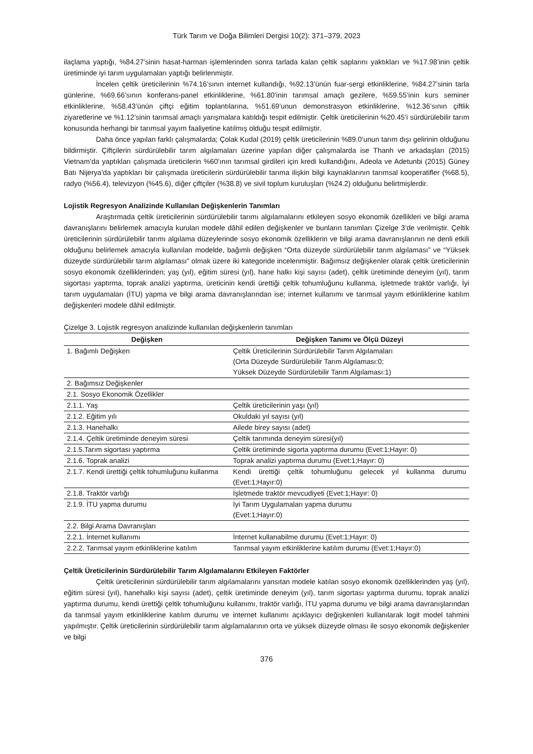Türk Tarım ve Doğa Bilimleri Dergisi 10(2): 371–379, 2023
ilaçlama yaptığı, %84.27’sinin hasat-harman işlemlerinden sonra tarlada kalan çeltik saplarını yaktıkları ve %17.98’inin çeltik üretiminde iyi tarım uygulamaları yaptığı belirlenmiştir.
İncelen çeltik üreticilerinin %74.16’sının internet kullandığı, %92.13’ünün fuar-sergi etkinliklerine, %84.27’sinin tarla günlerine, %69.66’sının konferans-panel etkinliklerine, %61.80’inin tarımsal amaçlı gezilere, %59.55’inin kurs seminer etkinliklerine, %58.43’ünün çiftçi eğitim toplantılarına, %51.69’unun demonstrasyon etkinliklerine, %12.36’sının çiftlik ziyaretlerine ve %1.12’sinin tarımsal amaçlı yarışmalara katıldığı tespit edilmiştir. Çeltik üreticilerinin %20.45’i sürdürülebilir tarım konusunda herhangi bir tarımsal yayım faaliyetine katılmış olduğu tespit edilmiştir.
Daha önce yapılan farklı çalışmalarda; Çolak Kudal (2019) çeltik üreticilerinin %89.0’unun tarım dışı gelirinin olduğunu bildirmiştir. Çiftçilerin sürdürülebilir tarım algılamaları üzerine yapılan diğer çalışmalarda ise Thanh ve arkadaşları (2015) Vietnam’da yaptıkları çalışmada üreticilerin %60’ının tarımsal girdileri için kredi kullandığını, Adeola ve Adetunbi (2015) Güney Batı Nijerya’da yaptıkları bir çalışmada üreticilerin sürdürülebilir tarıma ilişkin bilgi kaynaklarının tarımsal kooperatifler (%68.5), radyo (%56.4), televizyon (%45.6), diğer çiftçiler (%38.8) ve sivil toplum kuruluşları (%24.2) olduğunu belirtmişlerdir.
Lojistik Regresyon Analizinde Kullanılan Değişkenlerin Tanımları
Araştırmada çeltik üreticilerinin sürdürülebilir tarımı algılamalarını etkileyen sosyo ekonomik özellikleri ve bilgi arama davranışlarını belirlemek amacıyla kurulan modele dâhil edilen değişkenler ve bunların tanımları Çizelge 3’de verilmiştir. Çeltik üreticilerinin sürdürülebilir tarımı algılama düzeylerinde sosyo ekonomik özelliklerin ve bilgi arama davranışlarının ne denli etkili olduğunu belirlemek amacıyla kullanılan modelde, bağımlı değişken “Orta düzeyde sürdürülebilir tarım algılaması” ve “Yüksek düzeyde sürdürülebilir tarım algılaması” olmak üzere iki kategoride incelenmiştir. Bağımsız değişkenler olarak çeltik üreticilerinin sosyo ekonomik özelliklerinden; yaş (yıl), eğitim süresi (yıl), hane halkı kişi sayısı (adet), çeltik üretiminde deneyim (yıl), tarım sigortası yaptırma, toprak analizi yaptırma, üreticinin kendi ürettiği çeltik tohumluğunu kullanma, işletmede traktör varlığı, İyi tarım uygulamaları (İTU) yapma ve bilgi arama davranışlarından ise; internet kullanımı ve tarımsal yayım etkinliklerine katılım değişkenleri modele dâhil edilmiştir.
Çizelge 3. Lojistik regresyon analizinde kullanılan değişkenlerin tanımları
| Değişken | Değişken Tanımı ve Ölçü Düzeyi |
| --- | --- |
| 1. Bağımlı Değişken | Çeltik Üreticilerinin Sürdürülebilir Tarım Algılamaları (Orta Düzeyde Sürdürülebilir Tarım Algılaması:0; Yüksek Düzeyde Sürdürülebilir Tarım Algılaması:1) |
| 2. Bağımsız Değişkenler | |
| 2.1. Sosyo Ekonomik Özellikler | |
| 2.1.1. Yaş | Çeltik üreticilerinin yaşı (yıl) |
| 2.1.2. Eğitim yılı | Okuldaki yıl sayısı (yıl) |
| 2.1.3. Hanehalkı | Ailede birey sayısı (adet) |
| 2.1.4. Çeltik üretiminde deneyim süresi | Çeltik tarımında deneyim süresi(yıl) |
| 2.1.5.Tarım sigortası yaptırma | Çeltik üretiminde sigorta yaptırma durumu (Evet:1;Hayır: 0) |
| 2.1.6. Toprak analizi | Toprak analizi yaptırma durumu (Evet:1;Hayır: 0) |
| 2.1.7. Kendi ürettiği çeltik tohumluğunu kullanma | Kendi ürettiği çeltik tohumluğunu gelecek yıl kullanma durumu (Evet:1;Hayır:0) |
| 2.1.8. Traktör varlığı | İşletmede traktör mevcudiyeti (Evet:1;Hayır: 0) |
| 2.1.9. İTU yapma durumu | İyi Tarım Uygulamaları yapma durumu (Evet:1;Hayır:0) |
| 2.2. Bilgi Arama Davranışları | |
| 2.2.1. İnternet kullanımı | İnternet kullanabilme durumu (Evet:1;Hayır: 0) |
| 2.2.2. Tarımsal yayım etkinliklerine katılım | Tarımsal yayım etkinliklerine katılım durumu (Evet:1;Hayır:0) |
Çeltik Üreticilerinin Sürdürülebilir Tarım Algılamalarını Etkileyen Faktörler
Çeltik üreticilerinin sürdürülebilir tarım algılamalarını yansıtan modele katılan sosyo ekonomik özelliklerinden yaş (yıl), eğitim süresi (yıl), hanehalkı kişi sayısı (adet), çeltik üretiminde deneyim (yıl), tarım sigortası yaptırma durumu, toprak analizi yaptırma durumu, kendi ürettiği çeltik tohumluğunu kullanımı, traktör varlığı, İTU yapma durumu ve bilgi arama davranışlarından da tarımsal yayım etkinliklerine katılım durumu ve internet kullanımı açıklayıcı değişkenleri kullanılarak logit model tahmini yapılmıştır. Çeltik üreticilerinin sürdürülebilir tarım algılamalarının orta ve yüksek düzeyde olması ile sosyo ekonomik değişkenler ve bilgi
376